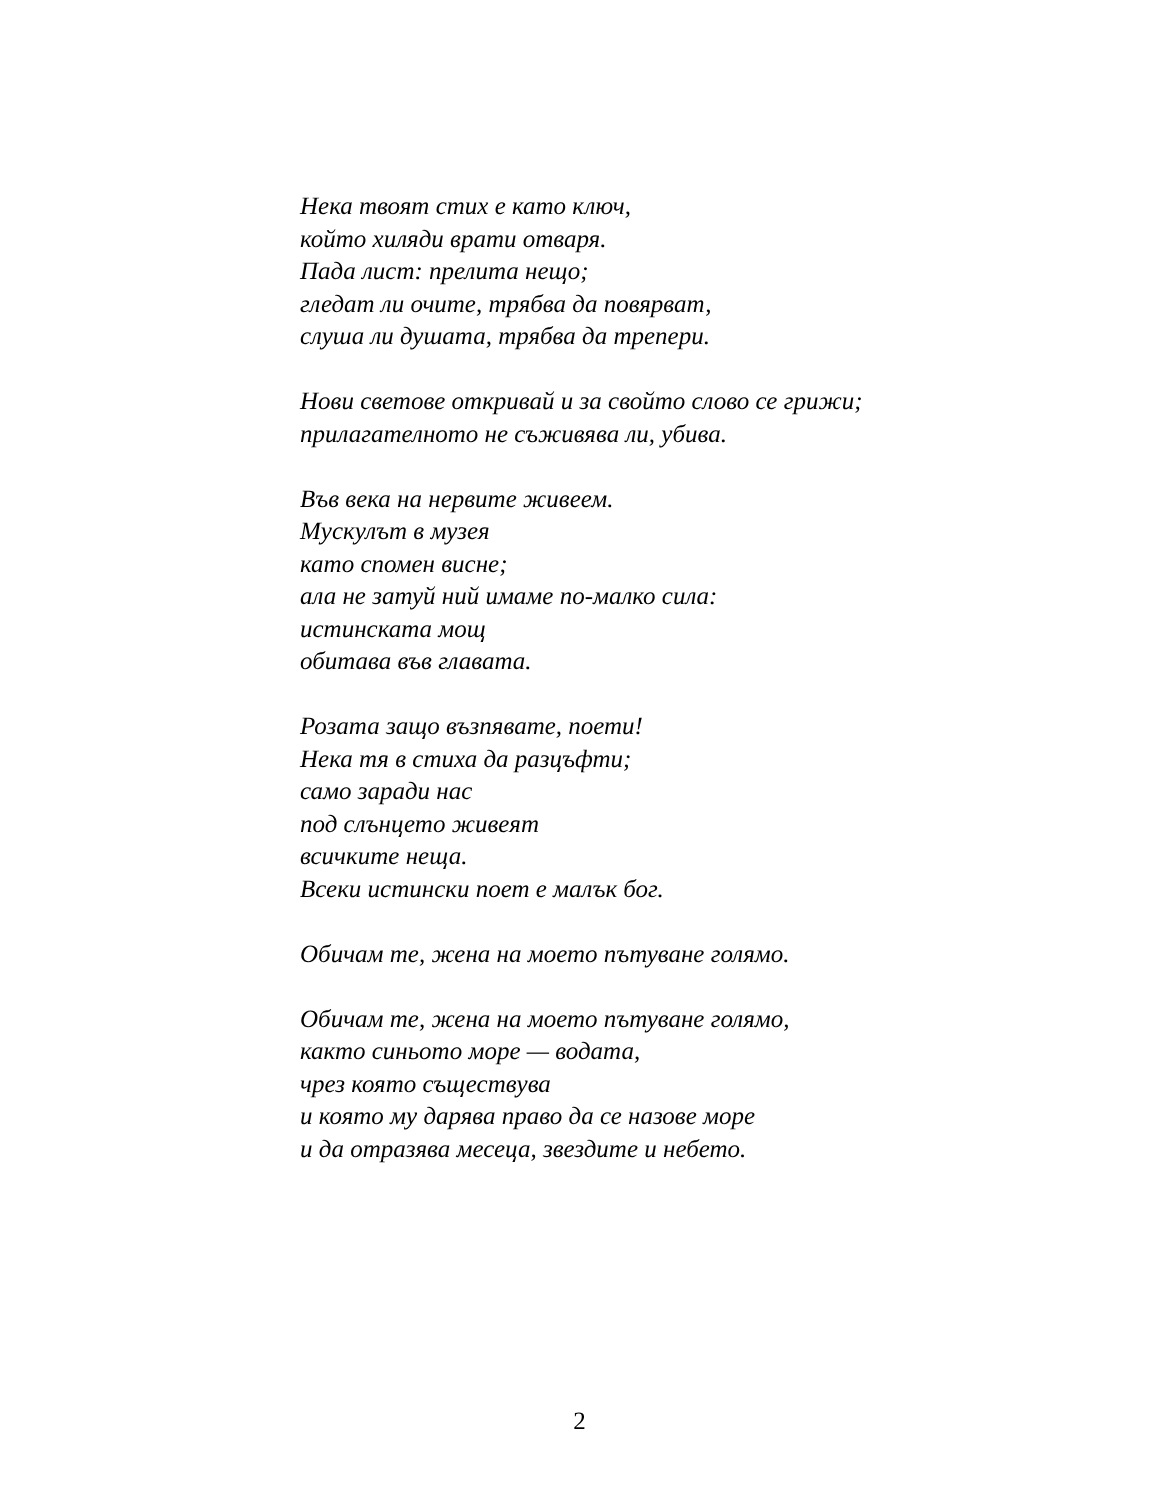Нека твоят стих е като ключ,
който хиляди врати отваря.
Пада лист: прелита нещо;
гледат ли очите, трябва да повярват,
слуша ли душата, трябва да трепери.
Нови светове откривай и за свойто слово се грижи;
прилагателното не съживява ли, убива.
Във века на нервите живеем.
Мускулът в музея
като спомен висне;
ала не затуй ний имаме по-малко сила:
истинската мощ
обитава във главата.
Розата защо възпявате, поети!
Нека тя в стиха да разцъфти;
само заради нас
под слънцето живеят
всичките неща.
Всеки истински поет е малък бог.
Обичам те, жена на моето пътуване голямо.
Обичам те, жена на моето пътуване голямо,
както синьото море — водата,
чрез която съществува
и която му дарява право да се назове море
и да отразява месеца, звездите и небето.
2